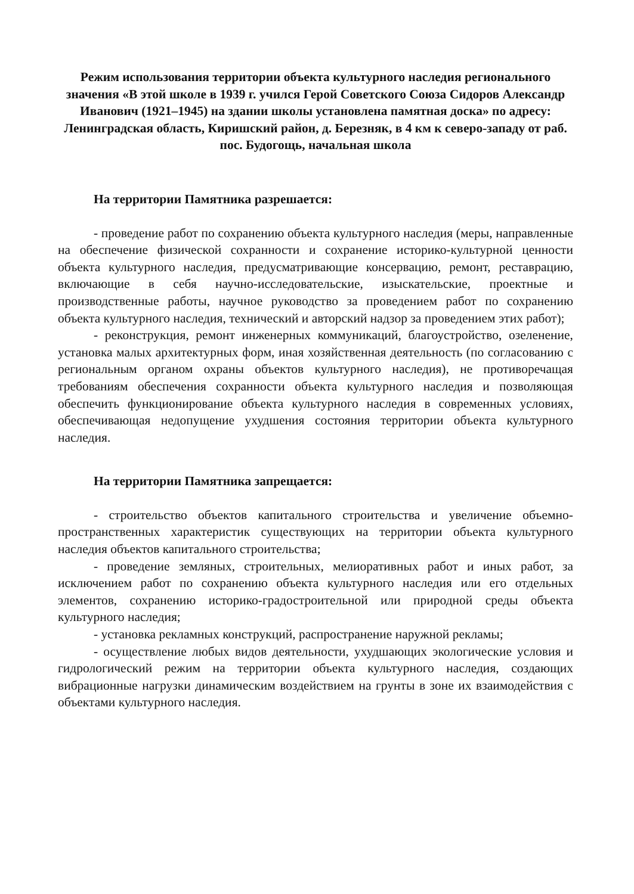Режим использования территории объекта культурного наследия регионального значения «В этой школе в 1939 г. учился Герой Советского Союза Сидоров Александр Иванович (1921–1945) на здании школы установлена памятная доска» по адресу: Ленинградская область, Киришский район, д. Березняк, в 4 км к северо-западу от раб. пос. Будогощь, начальная школа
На территории Памятника разрешается:
- проведение работ по сохранению объекта культурного наследия (меры, направленные на обеспечение физической сохранности и сохранение историко-культурной ценности объекта культурного наследия, предусматривающие консервацию, ремонт, реставрацию, включающие в себя научно-исследовательские, изыскательские, проектные и производственные работы, научное руководство за проведением работ по сохранению объекта культурного наследия, технический и авторский надзор за проведением этих работ);
- реконструкция, ремонт инженерных коммуникаций, благоустройство, озеленение, установка малых архитектурных форм, иная хозяйственная деятельность (по согласованию с региональным органом охраны объектов культурного наследия), не противоречащая требованиям обеспечения сохранности объекта культурного наследия и позволяющая обеспечить функционирование объекта культурного наследия в современных условиях, обеспечивающая недопущение ухудшения состояния территории объекта культурного наследия.
На территории Памятника запрещается:
- строительство объектов капитального строительства и увеличение объемно-пространственных характеристик существующих на территории объекта культурного наследия объектов капитального строительства;
- проведение земляных, строительных, мелиоративных работ и иных работ, за исключением работ по сохранению объекта культурного наследия или его отдельных элементов, сохранению историко-градостроительной или природной среды объекта культурного наследия;
- установка рекламных конструкций, распространение наружной рекламы;
- осуществление любых видов деятельности, ухудшающих экологические условия и гидрологический режим на территории объекта культурного наследия, создающих вибрационные нагрузки динамическим воздействием на грунты в зоне их взаимодействия с объектами культурного наследия.